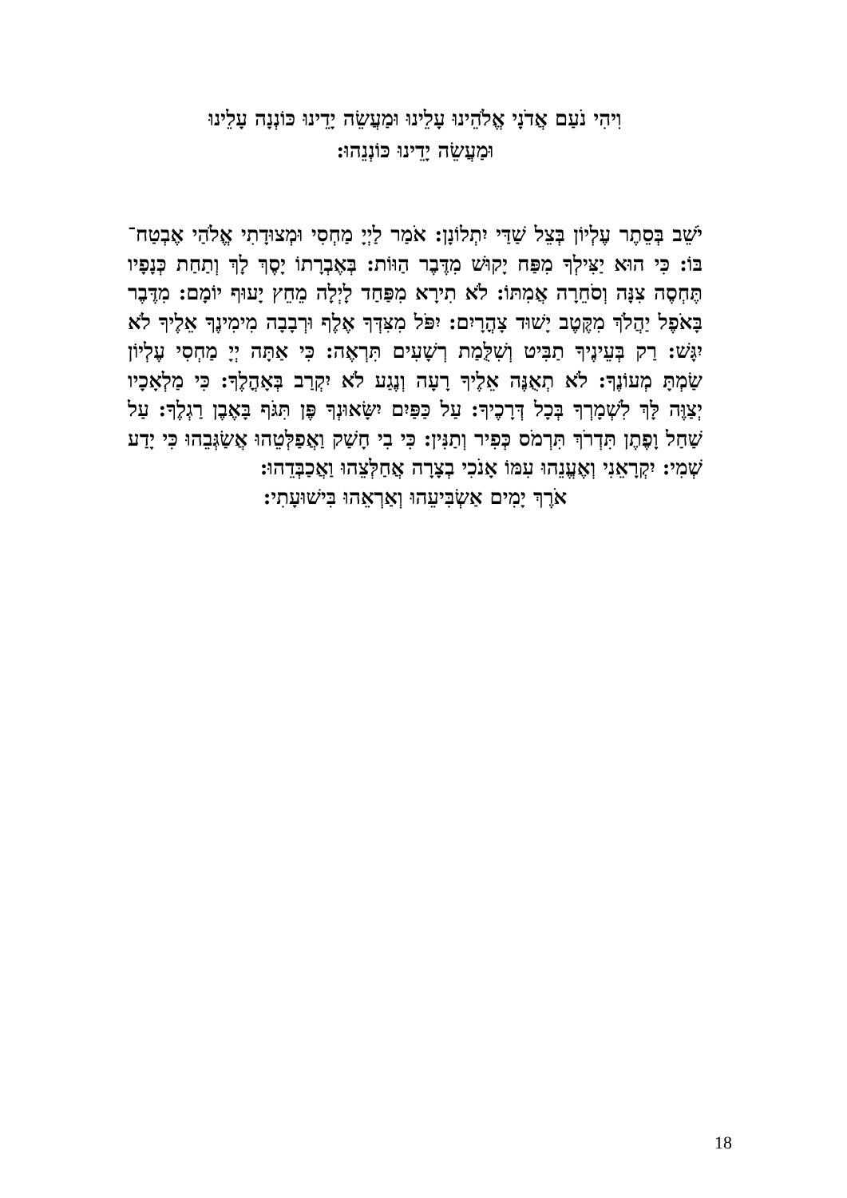וִיהִי נֹעַם אֲדֹנָי אֱלֹהֵינוּ עָלֵינוּ וּמַעֲשֵׂה יָדֵינוּ כּוֹנְנָה עָלֵינוּ
וּמַעֲשֵׂה יָדֵינוּ כּוֹנְנֵהוּ:
יֹשֵׁב בְּסֵתֶר עֶלְיוֹן בְּצֵל שַׁדַּי יִתְלוֹנָן: אֹמַר לַיְיָ מַחְסִי וּמְצוּדָתִי אֱלֹהַי אֶבְטַח־בּוֹ: כִּי הוּא יַצִּילְךָ מִפַּח יָקוּשׁ מִדֶּבֶר הַוּוֹת: בְּאֶבְרָתוֹ יָסֶךְ לָךְ וְתַחַת כְּנָפָיו תֶּחְסֶה צִנָּה וְסֹחֵרָה אֲמִתּוֹ: לֹא תִירָא מִפַּחַד לָיְלָה מֵחֵץ יָעוּף יוֹמָם: מִדֶּבֶר בָּאֹפֶל יַהֲלֹךְ מִקֶּטֶב יָשׁוּד צָהֳרָיִם: יִפֹּל מִצִּדְּךָ אֶלֶף וּרְבָבָה מִימִינֶךָ אֵלֶיךָ לֹא יִגָּשׁ: רַק בְּעֵינֶיךָ תַבִּיט וְשִׁלֻּמַת רְשָׁעִים תִּרְאֶה: כִּי אַתָּה יְיָ מַחְסִי עֶלְיוֹן שַׂמְתָּ מְעוֹנֶךָ: לֹא תְאֻנֶּה אֵלֶיךָ רָעָה וְנֶגַע לֹא יִקְרַב בְּאָהֳלֶךָ: כִּי מַלְאָכָיו יְצַוֶּה לָּךְ לִשְׁמָרְךָ בְּכָל דְּרָכֶיךָ: עַל כַּפַּיִם יִשָּׂאוּנְךָ פֶּן תִּגֹּף בָּאֶבֶן רַגְלֶךָ: עַל שַׁחַל וָפֶתֶן תִּדְרֹךְ תִּרְמֹס כְּפִיר וְתַנִּין: כִּי בִי חָשַׁק וַאֲפַלְּטֵהוּ אֲשַׂגְּבֵהוּ כִּי יָדַע שְׁמִי: יִקְרָאֵנִי וְאֶעֱנֵהוּ עִמּוֹ אָנֹכִי בְצָרָה אֲחַלְּצֵהוּ וַאֲכַבְּדֵהוּ:
אֹרֶךְ יָמִים אַשְׂבִּיעֵהוּ וְאַרְאֵהוּ בִּישׁוּעָתִי:
18